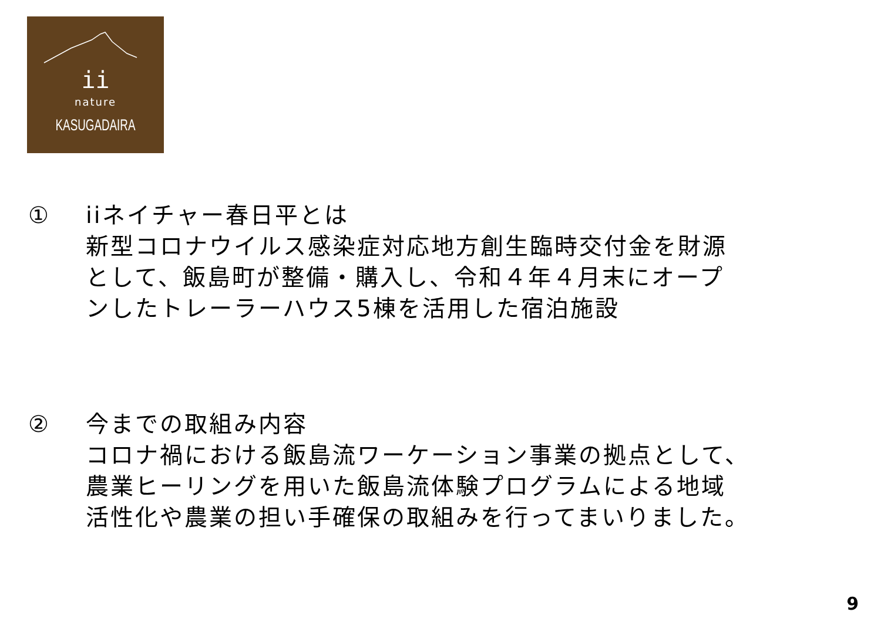ii
nature
KASUGADAIRA
① iiネイチャー春日平とは
新型コロナウイルス感染症対応地方創生臨時交付金を財源
として、飯島町が整備・購入し、令和４年４月末にオープ
ンしたトレーラーハウス5棟を活用した宿泊施設
② 今までの取組み内容
コロナ禍における飯島流ワーケーション事業の拠点として、
農業ヒーリングを用いた飯島流体験プログラムによる地域
活性化や農業の担い手確保の取組みを行ってまいりました。
9